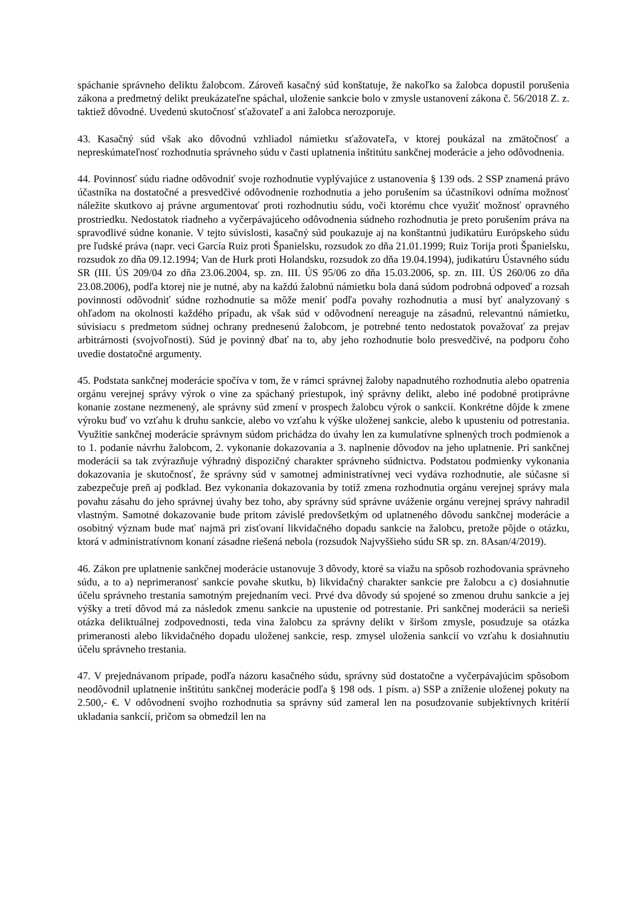spáchanie správneho deliktu žalobcom. Zároveň kasačný súd konštatuje, že nakoľko sa žalobca dopustil porušenia zákona a predmetný delikt preukázateľne spáchal, uloženie sankcie bolo v zmysle ustanovení zákona č. 56/2018 Z. z. taktiež dôvodné. Uvedenú skutočnosť sťažovateľ a ani žalobca nerozporuje.
43. Kasačný súd však ako dôvodnú vzhliadol námietku sťažovateľa, v ktorej poukázal na zmätočnosť a nepreskúmateľnosť rozhodnutia správneho súdu v časti uplatnenia inštitútu sankčnej moderácie a jeho odôvodnenia.
44. Povinnosť súdu riadne odôvodniť svoje rozhodnutie vyplývajúce z ustanovenia § 139 ods. 2 SSP znamená právo účastníka na dostatočné a presvedčivé odôvodnenie rozhodnutia a jeho porušením sa účastníkovi odníma možnosť náležite skutkovo aj právne argumentovať proti rozhodnutiu súdu, voči ktorému chce využiť možnosť opravného prostriedku. Nedostatok riadneho a vyčerpávajúceho odôvodnenia súdneho rozhodnutia je preto porušením práva na spravodlivé súdne konanie. V tejto súvislosti, kasačný súd poukazuje aj na konštantnú judikatúru Európskeho súdu pre ľudské práva (napr. veci García Ruiz proti Španielsku, rozsudok zo dňa 21.01.1999; Ruiz Torija proti Španielsku, rozsudok zo dňa 09.12.1994; Van de Hurk proti Holandsku, rozsudok zo dňa 19.04.1994), judikatúru Ústavného súdu SR (III. ÚS 209/04 zo dňa 23.06.2004, sp. zn. III. ÚS 95/06 zo dňa 15.03.2006, sp. zn. III. ÚS 260/06 zo dňa 23.08.2006), podľa ktorej nie je nutné, aby na každú žalobnú námietku bola daná súdom podrobná odpoveď a rozsah povinnosti odôvodniť súdne rozhodnutie sa môže meniť podľa povahy rozhodnutia a musí byť analyzovaný s ohľadom na okolnosti každého prípadu, ak však súd v odôvodnení nereaguje na zásadnú, relevantnú námietku, súvisiacu s predmetom súdnej ochrany prednesenú žalobcom, je potrebné tento nedostatok považovať za prejav arbitrárnosti (svojvoľnosti). Súd je povinný dbať na to, aby jeho rozhodnutie bolo presvedčivé, na podporu čoho uvedie dostatočné argumenty.
45. Podstata sankčnej moderácie spočíva v tom, že v rámci správnej žaloby napadnutého rozhodnutia alebo opatrenia orgánu verejnej správy výrok o vine za spáchaný priestupok, iný správny delikt, alebo iné podobné protiprávne konanie zostane nezmenený, ale správny súd zmení v prospech žalobcu výrok o sankcií. Konkrétne dôjde k zmene výroku buď vo vzťahu k druhu sankcie, alebo vo vzťahu k výške uloženej sankcie, alebo k upusteniu od potrestania. Využitie sankčnej moderácie správnym súdom prichádza do úvahy len za kumulatívne splnených troch podmienok a to 1. podanie návrhu žalobcom, 2. vykonanie dokazovania a 3. naplnenie dôvodov na jeho uplatnenie. Pri sankčnej moderácii sa tak zvýrazňuje výhradný dispozičný charakter správneho súdnictva. Podstatou podmienky vykonania dokazovania je skutočnosť, že správny súd v samotnej administratívnej veci vydáva rozhodnutie, ale súčasne si zabezpečuje preň aj podklad. Bez vykonania dokazovania by totiž zmena rozhodnutia orgánu verejnej správy mala povahu zásahu do jeho správnej úvahy bez toho, aby správny súd správne uváženie orgánu verejnej správy nahradil vlastným. Samotné dokazovanie bude pritom závislé predovšetkým od uplatneného dôvodu sankčnej moderácie a osobitný význam bude mať najmä pri zisťovaní likvidačného dopadu sankcie na žalobcu, pretože pôjde o otázku, ktorá v administratívnom konaní zásadne riešená nebola (rozsudok Najvyššieho súdu SR sp. zn. 8Asan/4/2019).
46. Zákon pre uplatnenie sankčnej moderácie ustanovuje 3 dôvody, ktoré sa viažu na spôsob rozhodovania správneho súdu, a to a) neprimeranosť sankcie povahe skutku, b) likvidačný charakter sankcie pre žalobcu a c) dosiahnutie účelu správneho trestania samotným prejednaním veci. Prvé dva dôvody sú spojené so zmenou druhu sankcie a jej výšky a tretí dôvod má za následok zmenu sankcie na upustenie od potrestanie. Pri sankčnej moderácii sa nerieši otázka deliktuálnej zodpovednosti, teda vina žalobcu za správny delikt v širšom zmysle, posudzuje sa otázka primeranosti alebo likvidačného dopadu uloženej sankcie, resp. zmysel uloženia sankcií vo vzťahu k dosiahnutiu účelu správneho trestania.
47. V prejednávanom prípade, podľa názoru kasačného súdu, správny súd dostatočne a vyčerpávajúcim spôsobom neodôvodnil uplatnenie inštitútu sankčnej moderácie podľa § 198 ods. 1 písm. a) SSP a zníženie uloženej pokuty na 2.500,- €. V odôvodnení svojho rozhodnutia sa správny súd zameral len na posudzovanie subjektívnych kritérií ukladania sankcií, pričom sa obmedzil len na